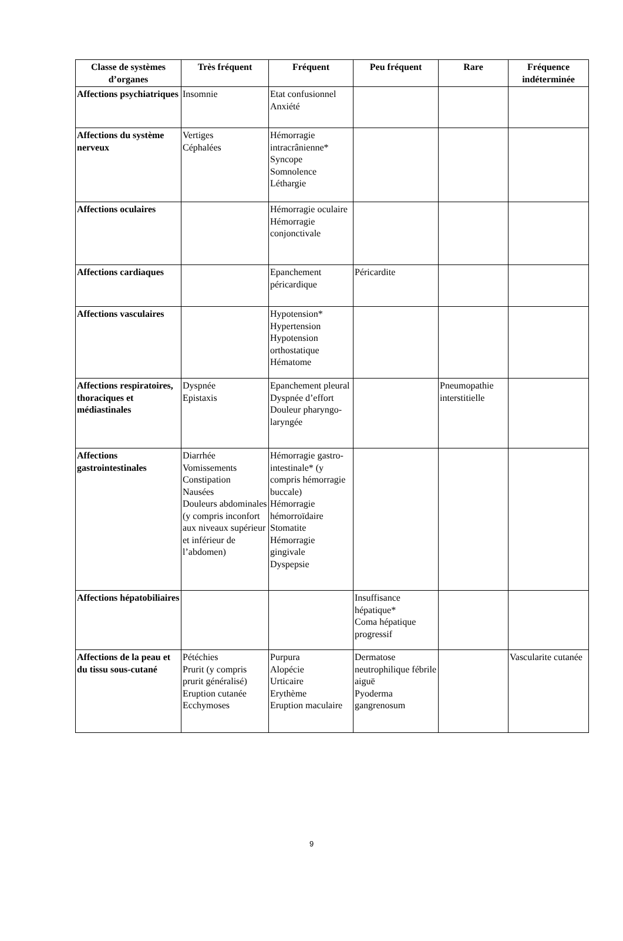| Classe de systèmes d’organes | Très fréquent | Fréquent | Peu fréquent | Rare | Fréquence indéterminée |
| --- | --- | --- | --- | --- | --- |
| Affections psychiatriques | Insomnie | Etat confusionnel Anxiété | | | |
| Affections du système nerveux | Vertiges Céphalées | Hémorragie intracrânienne* Syncope Somnolence Léthargie | | | |
| Affections oculaires | | Hémorragie oculaire Hémorragie conjonctivale | | | |
| Affections cardiaques | | Epanchement péricardique | Péricardite | | |
| Affections vasculaires | | Hypotension* Hypertension Hypotension orthostatique Hématome | | | |
| Affections respiratoires, thoraciques et médiastinales | Dyspnée Epistaxis | Epanchement pleural Dyspnée d’effort Douleur pharyngo-laryngée | | Pneumopathie interstitielle | |
| Affections gastrointestinales | Diarrhée Vomissements Constipation Nausées Douleurs abdominales (y compris inconfort aux niveaux supérieur et inférieur de l’abdomen) | Hémorragie gastro-intestinale* (y compris hémorragie buccale) Hémorragie hémorroïdaire Stomatite Hémorragie gingivale Dyspepsie | | | |
| Affections hépatobiliaires | | | Insuffisance hépatique* Coma hépatique progressif | | |
| Affections de la peau et du tissu sous-cutané | Pétéchies Prurit (y compris prurit généralisé) Eruption cutanée Ecchymoses | Purpura Alopécie Urticaire Erythème Eruption maculaire | Dermatose neutrophilique fébrile aiguë Pyoderma gangrenosum | | Vascularite cutanée |
9